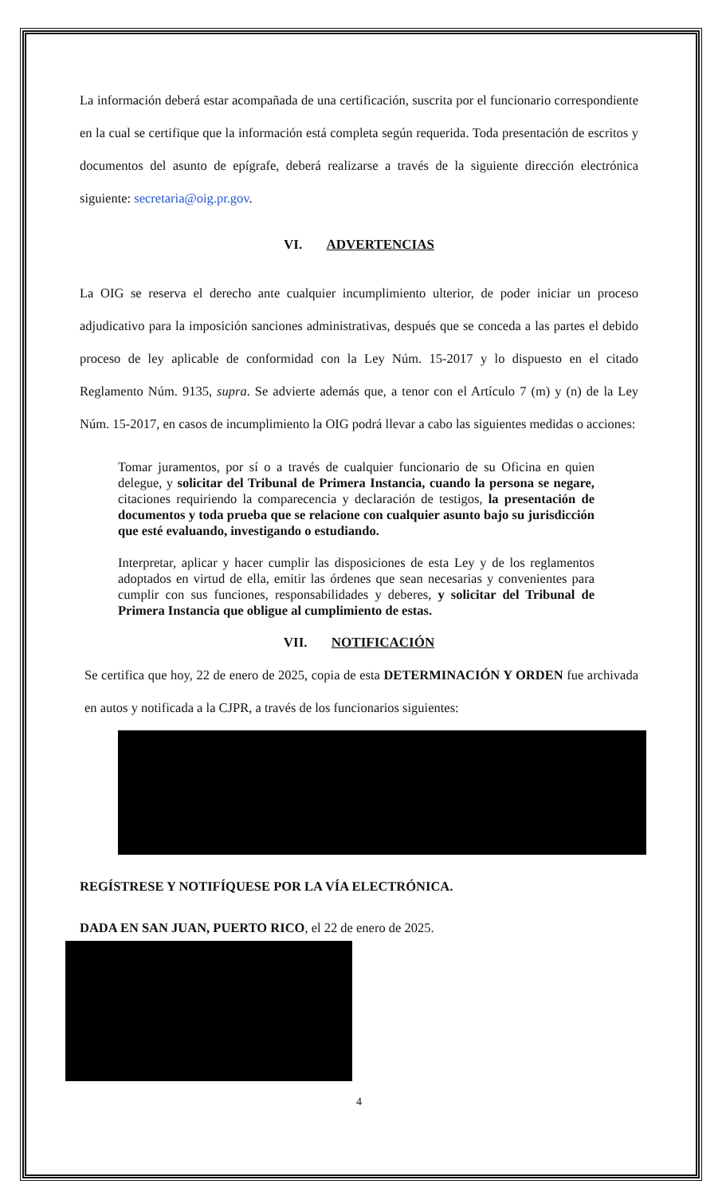La información deberá estar acompañada de una certificación, suscrita por el funcionario correspondiente en la cual se certifique que la información está completa según requerida. Toda presentación de escritos y documentos del asunto de epígrafe, deberá realizarse a través de la siguiente dirección electrónica siguiente: secretaria@oig.pr.gov.
VI. ADVERTENCIAS
La OIG se reserva el derecho ante cualquier incumplimiento ulterior, de poder iniciar un proceso adjudicativo para la imposición sanciones administrativas, después que se conceda a las partes el debido proceso de ley aplicable de conformidad con la Ley Núm. 15-2017 y lo dispuesto en el citado Reglamento Núm. 9135, supra. Se advierte además que, a tenor con el Artículo 7 (m) y (n) de la Ley Núm. 15-2017, en casos de incumplimiento la OIG podrá llevar a cabo las siguientes medidas o acciones:
Tomar juramentos, por sí o a través de cualquier funcionario de su Oficina en quien delegue, y solicitar del Tribunal de Primera Instancia, cuando la persona se negare, citaciones requiriendo la comparecencia y declaración de testigos, la presentación de documentos y toda prueba que se relacione con cualquier asunto bajo su jurisdicción que esté evaluando, investigando o estudiando.
Interpretar, aplicar y hacer cumplir las disposiciones de esta Ley y de los reglamentos adoptados en virtud de ella, emitir las órdenes que sean necesarias y convenientes para cumplir con sus funciones, responsabilidades y deberes, y solicitar del Tribunal de Primera Instancia que obligue al cumplimiento de estas.
VII. NOTIFICACIÓN
Se certifica que hoy, 22 de enero de 2025, copia de esta DETERMINACIÓN Y ORDEN fue archivada en autos y notificada a la CJPR, a través de los funcionarios siguientes:
REGÍSTRESE Y NOTIFÍQUESE POR LA VÍA ELECTRÓNICA.
DADA EN SAN JUAN, PUERTO RICO, el 22 de enero de 2025.
4